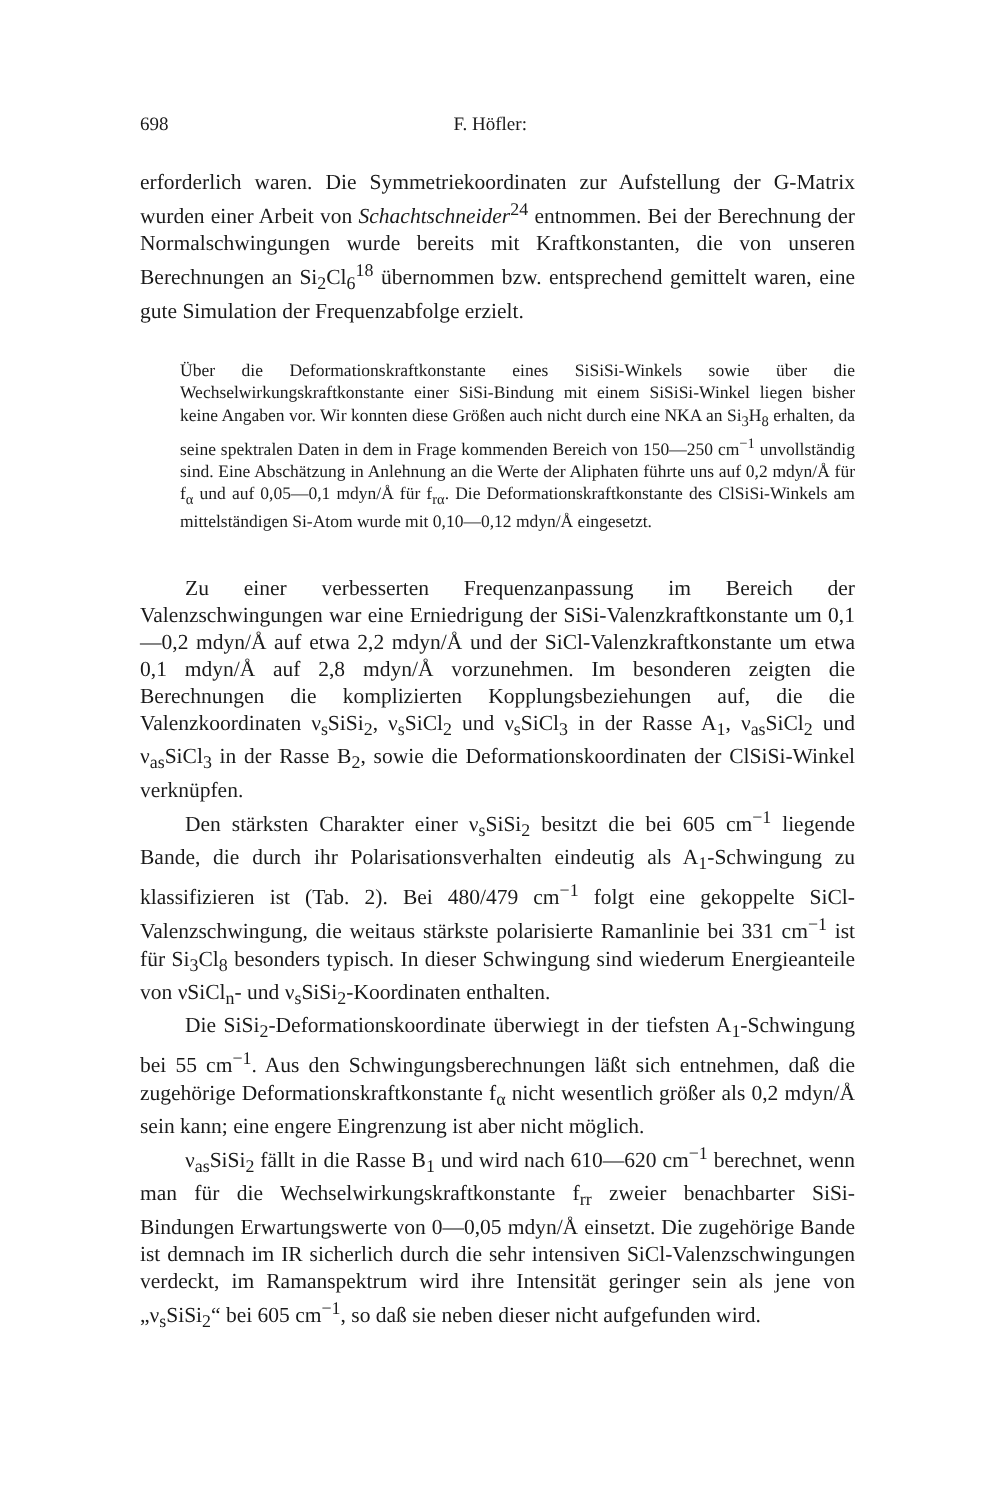698 F. Höfler:
erforderlich waren. Die Symmetriekoordinaten zur Aufstellung der G-Matrix wurden einer Arbeit von Schachtschneider<sup>24</sup> entnommen. Bei der Berechnung der Normalschwingungen wurde bereits mit Kraftkonstanten, die von unseren Berechnungen an Si<sub>2</sub>Cl<sub>6</sub><sup>18</sup> übernommen bzw. entsprechend gemittelt waren, eine gute Simulation der Frequenzabfolge erzielt.
Über die Deformationskraftkonstante eines SiSiSi-Winkels sowie über die Wechselwirkungskraftkonstante einer SiSi-Bindung mit einem SiSiSi-Winkel liegen bisher keine Angaben vor. Wir konnten diese Größen auch nicht durch eine NKA an Si<sub>3</sub>H<sub>8</sub> erhalten, da seine spektralen Daten in dem in Frage kommenden Bereich von 150—250 cm<sup>−1</sup> unvollständig sind. Eine Abschätzung in Anlehnung an die Werte der Aliphaten führte uns auf 0,2 mdyn/Å für f<sub>α</sub> und auf 0,05—0,1 mdyn/Å für f<sub>rα</sub>. Die Deformationskraftkonstante des ClSiSi-Winkels am mittelständigen Si-Atom wurde mit 0,10—0,12 mdyn/Å eingesetzt.
Zu einer verbesserten Frequenzanpassung im Bereich der Valenzschwingungen war eine Erniedrigung der SiSi-Valenzkraftkonstante um 0,1—0,2 mdyn/Å auf etwa 2,2 mdyn/Å und der SiCl-Valenzkraftkonstante um etwa 0,1 mdyn/Å auf 2,8 mdyn/Å vorzunehmen. Im besonderen zeigten die Berechnungen die komplizierten Kopplungsbeziehungen auf, die die Valenzkoordinaten ν<sub>s</sub>SiSi<sub>2</sub>, ν<sub>s</sub>SiCl<sub>2</sub> und ν<sub>s</sub>SiCl<sub>3</sub> in der Rasse A<sub>1</sub>, ν<sub>as</sub>SiCl<sub>2</sub> und ν<sub>as</sub>SiCl<sub>3</sub> in der Rasse B<sub>2</sub>, sowie die Deformationskoordinaten der ClSiSi-Winkel verknüpfen.
Den stärksten Charakter einer ν<sub>s</sub>SiSi<sub>2</sub> besitzt die bei 605 cm<sup>−1</sup> liegende Bande, die durch ihr Polarisationsverhalten eindeutig als A<sub>1</sub>-Schwingung zu klassifizieren ist (Tab. 2). Bei 480/479 cm<sup>−1</sup> folgt eine gekoppelte SiCl-Valenzschwingung, die weitaus stärkste polarisierte Ramanlinie bei 331 cm<sup>−1</sup> ist für Si<sub>3</sub>Cl<sub>8</sub> besonders typisch. In dieser Schwingung sind wiederum Energieanteile von νSiCl<sub>n</sub>- und ν<sub>s</sub>SiSi<sub>2</sub>-Koordinaten enthalten.
Die SiSi<sub>2</sub>-Deformationskoordinate überwiegt in der tiefsten A<sub>1</sub>-Schwingung bei 55 cm<sup>−1</sup>. Aus den Schwingungsberechnungen läßt sich entnehmen, daß die zugehörige Deformationskraftkonstante f<sub>α</sub> nicht wesentlich größer als 0,2 mdyn/Å sein kann; eine engere Eingrenzung ist aber nicht möglich.
ν<sub>as</sub>SiSi<sub>2</sub> fällt in die Rasse B<sub>1</sub> und wird nach 610—620 cm<sup>−1</sup> berechnet, wenn man für die Wechselwirkungskraftkonstante f<sub>rr</sub> zweier benachbarter SiSi-Bindungen Erwartungswerte von 0—0,05 mdyn/Å einsetzt. Die zugehörige Bande ist demnach im IR sicherlich durch die sehr intensiven SiCl-Valenzschwingungen verdeckt, im Ramanspektrum wird ihre Intensität geringer sein als jene von „ν<sub>s</sub>SiSi<sub>2</sub>“ bei 605 cm<sup>−1</sup>, so daß sie neben dieser nicht aufgefunden wird.